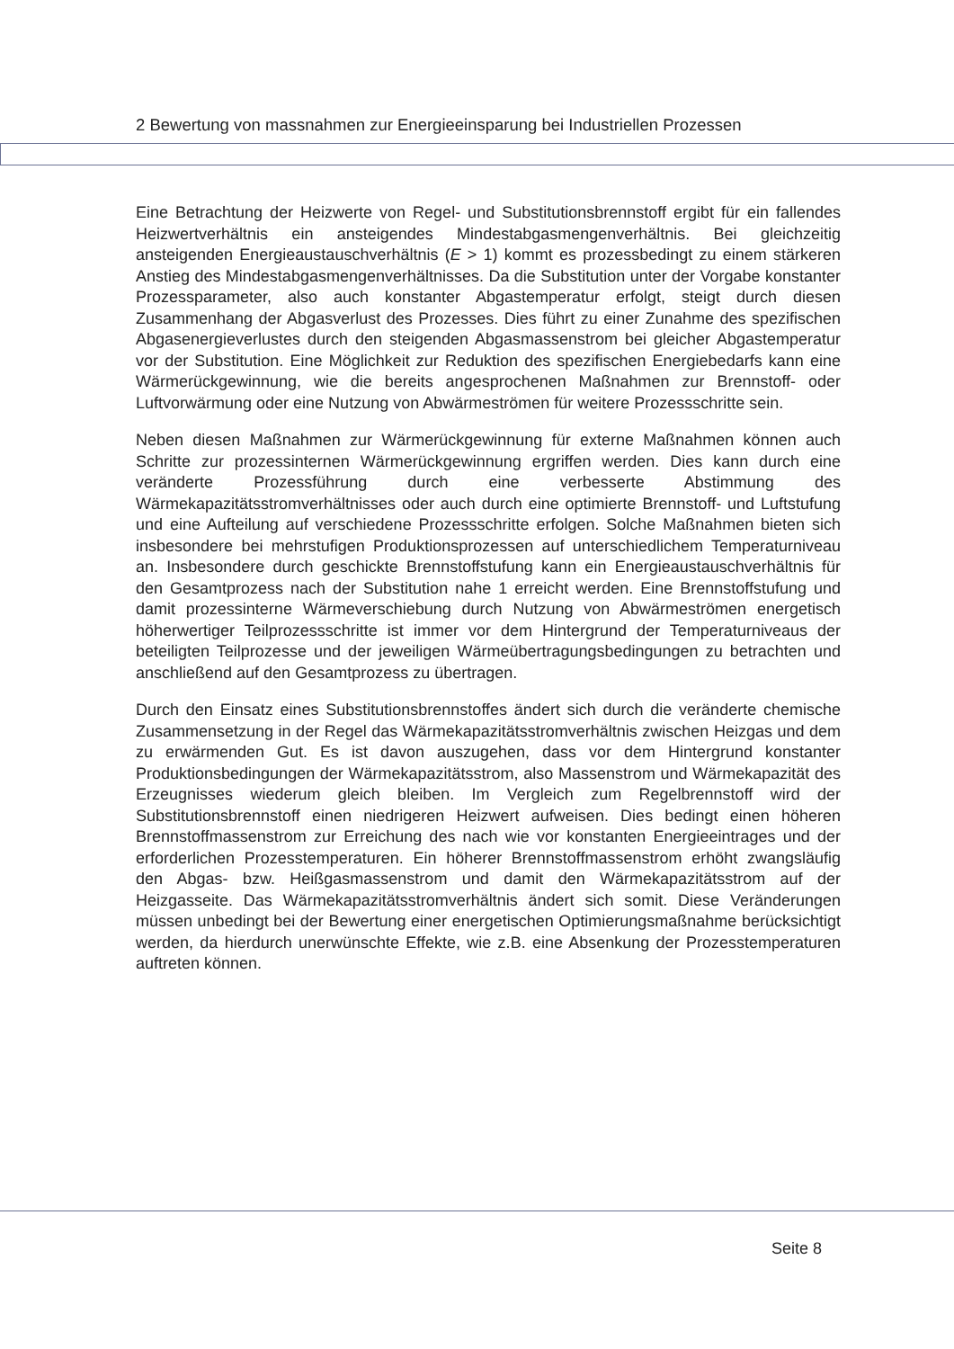2 Bewertung von massnahmen zur Energieeinsparung bei Industriellen Prozessen
Eine Betrachtung der Heizwerte von Regel- und Substitutionsbrennstoff ergibt für ein fallendes Heizwertverhältnis ein ansteigendes Mindestabgasmengenverhältnis. Bei gleichzeitig ansteigenden Energieaustauschverhältnis (E > 1) kommt es prozessbedingt zu einem stärkeren Anstieg des Mindestabgasmengenverhältnisses. Da die Substitution unter der Vorgabe konstanter Prozessparameter, also auch konstanter Abgastemperatur erfolgt, steigt durch diesen Zusammenhang der Abgasverlust des Prozesses. Dies führt zu einer Zunahme des spezifischen Abgasenergieverlustes durch den steigenden Abgasmassenstrom bei gleicher Abgastemperatur vor der Substitution. Eine Möglichkeit zur Reduktion des spezifischen Energiebedarfs kann eine Wärmerückgewinnung, wie die bereits angesprochenen Maßnahmen zur Brennstoff- oder Luftvorwärmung oder eine Nutzung von Abwärmeströmen für weitere Prozessschritte sein.
Neben diesen Maßnahmen zur Wärmerückgewinnung für externe Maßnahmen können auch Schritte zur prozessinternen Wärmerückgewinnung ergriffen werden. Dies kann durch eine veränderte Prozessführung durch eine verbesserte Abstimmung des Wärmekapazitätsstromverhältnisses oder auch durch eine optimierte Brennstoff- und Luftstufung und eine Aufteilung auf verschiedene Prozessschritte erfolgen. Solche Maßnahmen bieten sich insbesondere bei mehrstufigen Produktionsprozessen auf unterschiedlichem Temperaturniveau an. Insbesondere durch geschickte Brennstoffstufung kann ein Energieaustauschverhältnis für den Gesamtprozess nach der Substitution nahe 1 erreicht werden. Eine Brennstoffstufung und damit prozessinterne Wärmeverschiebung durch Nutzung von Abwärmeströmen energetisch höherwertiger Teilprozessschritte ist immer vor dem Hintergrund der Temperaturniveaus der beteiligten Teilprozesse und der jeweiligen Wärmeübertragungsbedingungen zu betrachten und anschließend auf den Gesamtprozess zu übertragen.
Durch den Einsatz eines Substitutionsbrennstoffes ändert sich durch die veränderte chemische Zusammensetzung in der Regel das Wärmekapazitätsstromverhältnis zwischen Heizgas und dem zu erwärmenden Gut. Es ist davon auszugehen, dass vor dem Hintergrund konstanter Produktionsbedingungen der Wärmekapazitätsstrom, also Massenstrom und Wärmekapazität des Erzeugnisses wiederum gleich bleiben. Im Vergleich zum Regelbrennstoff wird der Substitutionsbrennstoff einen niedrigeren Heizwert aufweisen. Dies bedingt einen höheren Brennstoffmassenstrom zur Erreichung des nach wie vor konstanten Energieeintrages und der erforderlichen Prozesstemperaturen. Ein höherer Brennstoffmassenstrom erhöht zwangsläufig den Abgas- bzw. Heißgasmassenstrom und damit den Wärmekapazitätsstrom auf der Heizgasseite. Das Wärmekapazitätsstromverhältnis ändert sich somit. Diese Veränderungen müssen unbedingt bei der Bewertung einer energetischen Optimierungsmaßnahme berücksichtigt werden, da hierdurch unerwünschte Effekte, wie z.B. eine Absenkung der Prozesstemperaturen auftreten können.
Seite 8